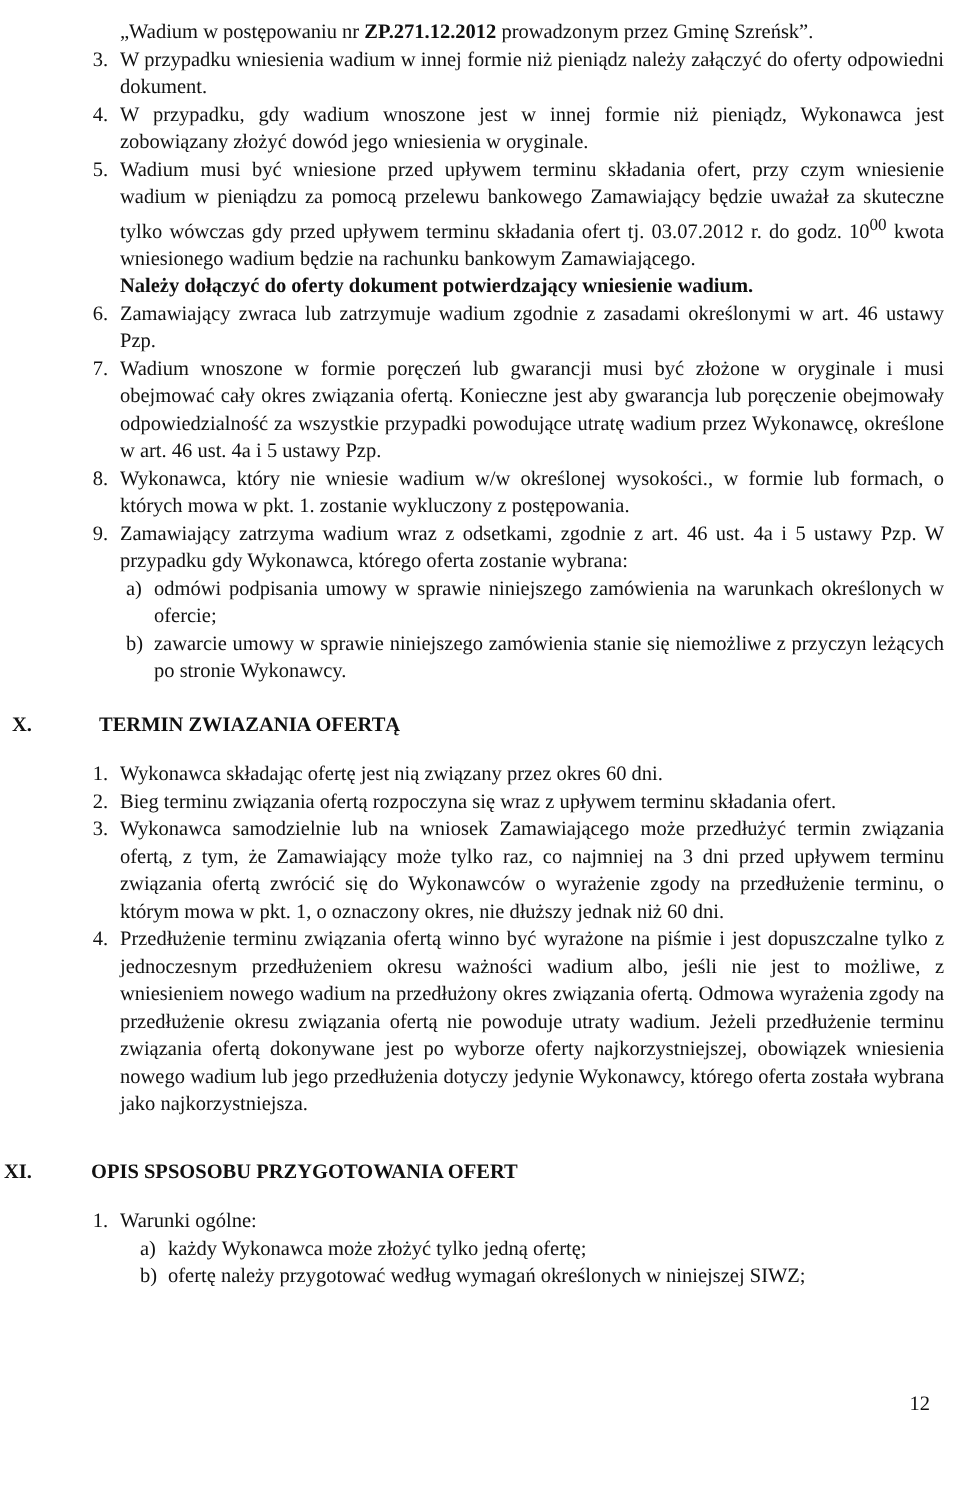„Wadium w postępowaniu nr ZP.271.12.2012 prowadzonym przez Gminę Szreńsk”.
3. W przypadku wniesienia wadium w innej formie niż pieniądz należy załączyć do oferty odpowiedni dokument.
4. W przypadku, gdy wadium wnoszone jest w innej formie niż pieniądz, Wykonawca jest zobowiązany złożyć dowód jego wniesienia w oryginale.
5. Wadium musi być wniesione przed upływem terminu składania ofert, przy czym wniesienie wadium w pieniądzu za pomocą przelewu bankowego Zamawiający będzie uważał za skuteczne tylko wówczas gdy przed upływem terminu składania ofert tj. 03.07.2012 r. do godz. 10<sup>00</sup> kwota wniesionego wadium będzie na rachunku bankowym Zamawiającego.
Należy dołączyć do oferty dokument potwierdzający wniesienie wadium.
6. Zamawiający zwraca lub zatrzymuje wadium zgodnie z zasadami określonymi w art. 46 ustawy Pzp.
7. Wadium wnoszone w formie poręczeń lub gwarancji musi być złożone w oryginale i musi obejmować cały okres związania ofertą. Konieczne jest aby gwarancja lub poręczenie obejmowały odpowiedzialność za wszystkie przypadki powodujące utratę wadium przez Wykonawcę, określone w art. 46 ust. 4a i 5 ustawy Pzp.
8. Wykonawca, który nie wniesie wadium w/w określonej wysokości., w formie lub formach, o których mowa w pkt. 1. zostanie wykluczony z postępowania.
9. Zamawiający zatrzyma wadium wraz z odsetkami, zgodnie z art. 46 ust. 4a i 5 ustawy Pzp. W przypadku gdy Wykonawca, którego oferta zostanie wybrana:
a) odmówi podpisania umowy w sprawie niniejszego zamówienia na warunkach określonych w ofercie;
b) zawarcie umowy w sprawie niniejszego zamówienia stanie się niemożliwe z przyczyn leżących po stronie Wykonawcy.
X. TERMIN ZWIAZANIA OFERTĄ
1. Wykonawca składając ofertę jest nią związany przez okres 60 dni.
2. Bieg terminu związania ofertą rozpoczyna się wraz z upływem terminu składania ofert.
3. Wykonawca samodzielnie lub na wniosek Zamawiającego może przedłużyć termin związania ofertą, z tym, że Zamawiający może tylko raz, co najmniej na 3 dni przed upływem terminu związania ofertą zwrócić się do Wykonawców o wyrażenie zgody na przedłużenie terminu, o którym mowa w pkt. 1, o oznaczony okres, nie dłuższy jednak niż 60 dni.
4. Przedłużenie terminu związania ofertą winno być wyrażone na piśmie i jest dopuszczalne tylko z jednoczesnym przedłużeniem okresu ważności wadium albo, jeśli nie jest to możliwe, z wniesieniem nowego wadium na przedłużony okres związania ofertą. Odmowa wyrażenia zgody na przedłużenie okresu związania ofertą nie powoduje utraty wadium. Jeżeli przedłużenie terminu związania ofertą dokonywane jest po wyborze oferty najkorzystniejszej, obowiązek wniesienia nowego wadium lub jego przedłużenia dotyczy jedynie Wykonawcy, którego oferta została wybrana jako najkorzystniejsza.
XI. OPIS SPSOSOBU PRZYGOTOWANIA OFERT
1. Warunki ogólne:
a) każdy Wykonawca może złożyć tylko jedną ofertę;
b) ofertę należy przygotować według wymagań określonych w niniejszej SIWZ;
12